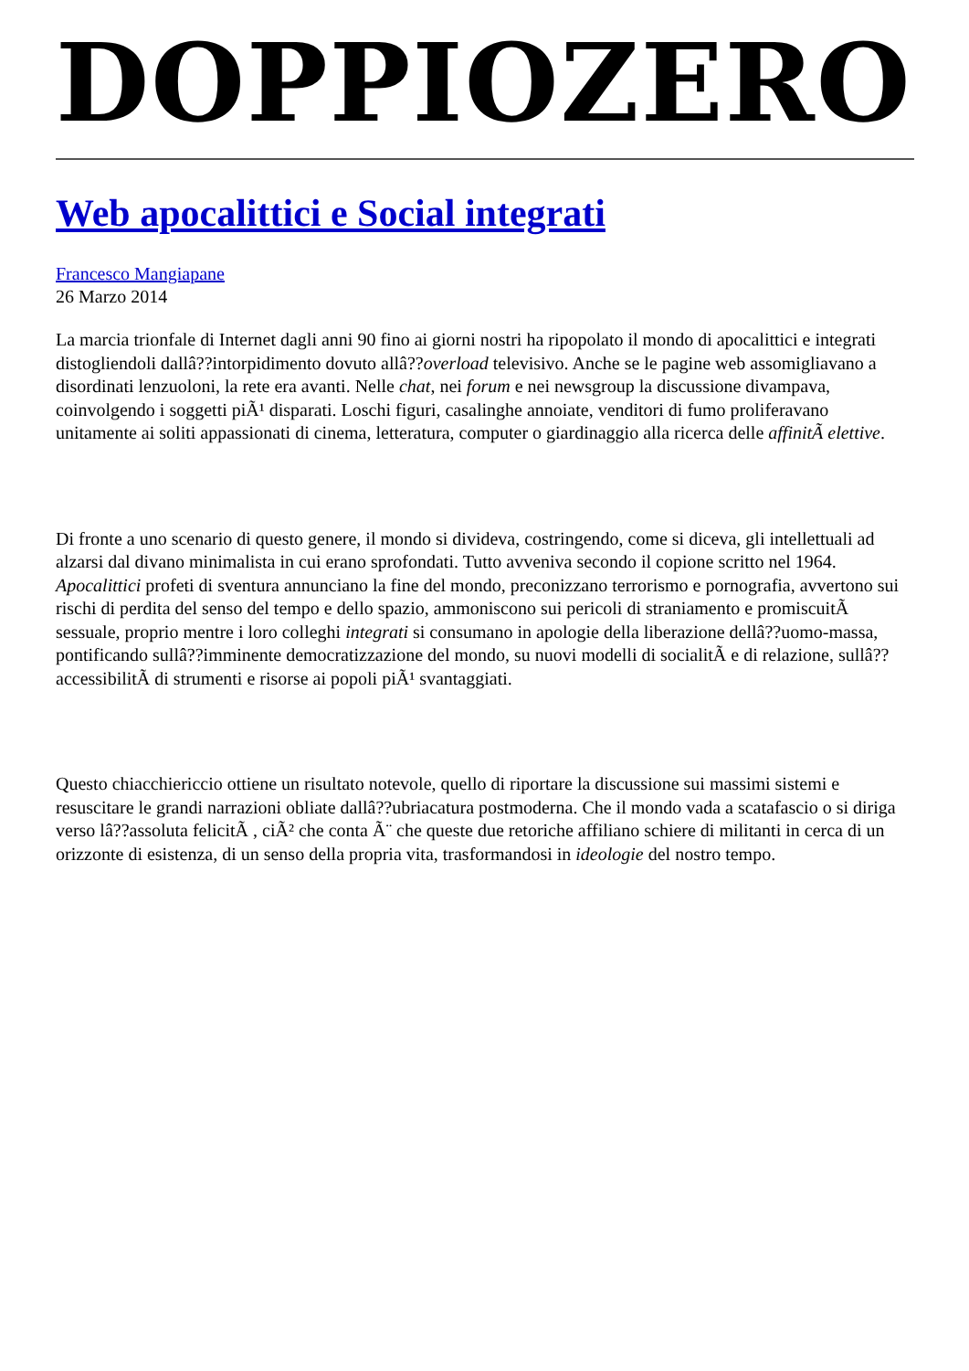DOPPIOZERO
Web apocalittici e Social integrati
Francesco Mangiapane
26 Marzo 2014
La marcia trionfale di Internet dagli anni 90 fino ai giorni nostri ha ripopolato il mondo di apocalittici e integrati distogliendoli dallâ??intorpidimento dovuto allâ??overload televisivo. Anche se le pagine web assomigliavano a disordinati lenzuoloni, la rete era avanti. Nelle chat, nei forum e nei newsgroup la discussione divampava, coinvolgendo i soggetti piÃ¹ disparati. Loschi figuri, casalinghe annoiate, venditori di fumo proliferavano unitamente ai soliti appassionati di cinema, letteratura, computer o giardinaggio alla ricerca delle affinitÃ elettive.
Di fronte a uno scenario di questo genere, il mondo si divideva, costringendo, come si diceva, gli intellettuali ad alzarsi dal divano minimalista in cui erano sprofondati. Tutto avveniva secondo il copione scritto nel 1964. Apocalittici profeti di sventura annunciano la fine del mondo, preconizzano terrorismo e pornografia, avvertono sui rischi di perdita del senso del tempo e dello spazio, ammoniscono sui pericoli di straniamento e promiscuitÃ sessuale, proprio mentre i loro colleghi integrati si consumano in apologie della liberazione dellâ??uomo-massa, pontificando sullâ??imminente democratizzazione del mondo, su nuovi modelli di socialitÃ e di relazione, sullâ??accessibilitÃ di strumenti e risorse ai popoli piÃ¹ svantaggiati.
Questo chiacchiericcio ottiene un risultato notevole, quello di riportare la discussione sui massimi sistemi e resuscitare le grandi narrazioni obliate dallâ??ubriacatura postmoderna. Che il mondo vada a scatafascio o si diriga verso lâ??assoluta felicitÃ , ciÃ² che conta Ã¨ che queste due retoriche affiliano schiere di militanti in cerca di un orizzonte di esistenza, di un senso della propria vita, trasformandosi in ideologie del nostro tempo.